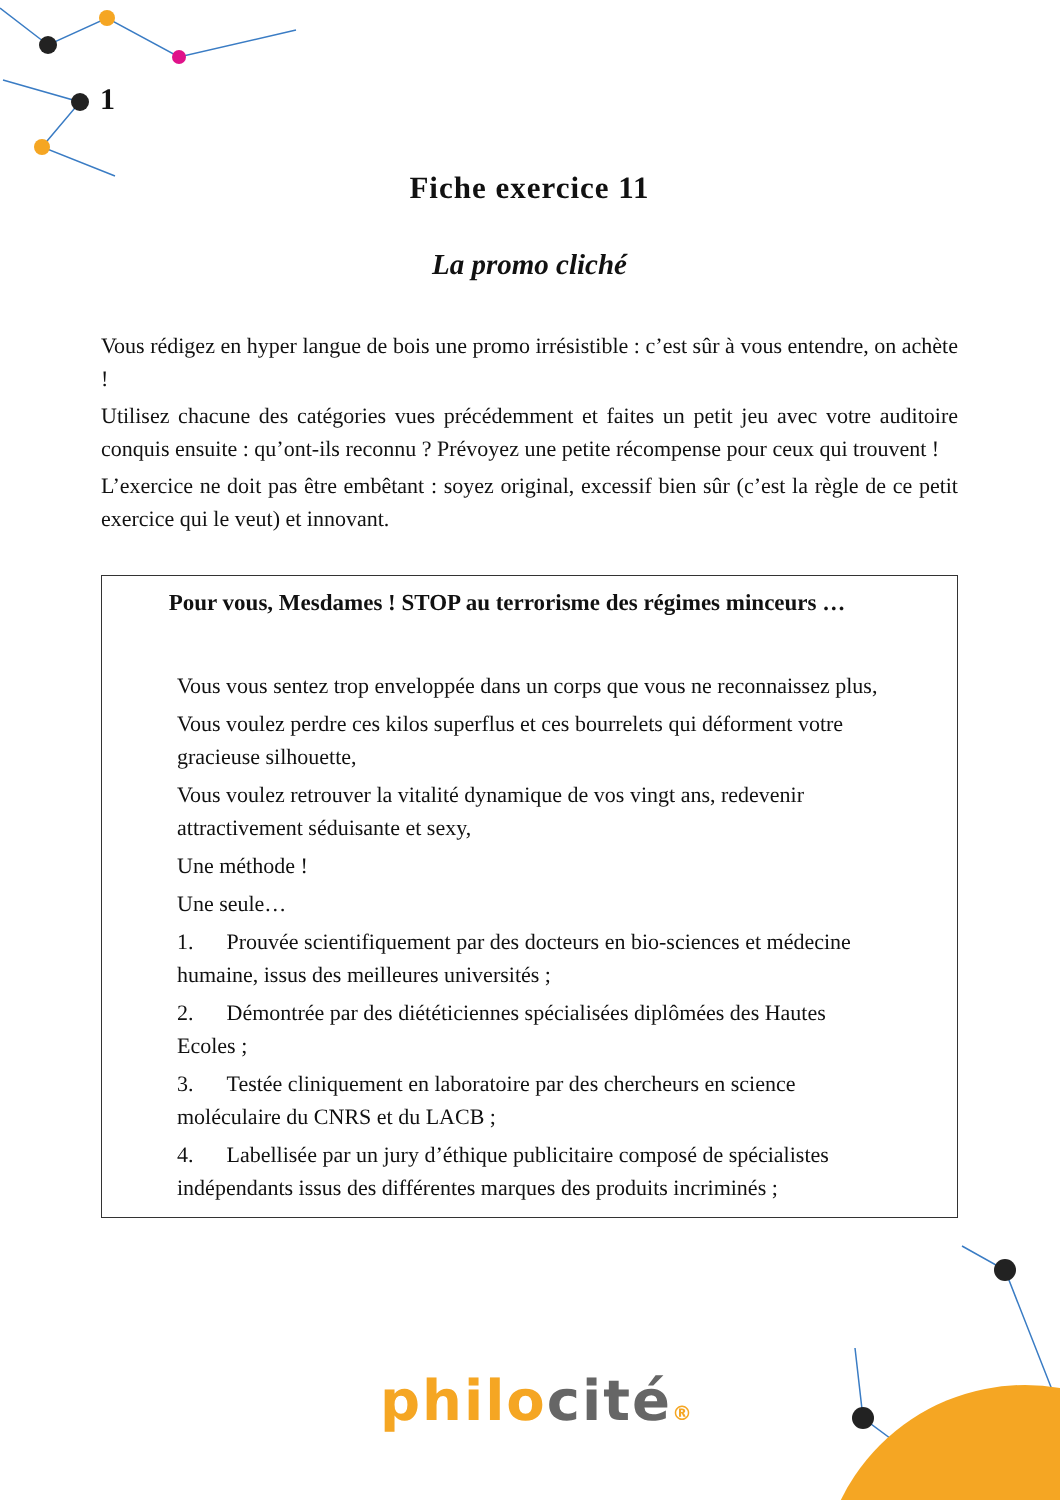1
Fiche exercice 11
La promo cliché
Vous rédigez en hyper langue de bois une promo irrésistible : c’est sûr à vous entendre, on achète !
Utilisez chacune des catégories vues précédemment et faites un petit jeu avec votre auditoire conquis ensuite : qu’ont-ils reconnu ? Prévoyez une petite récompense pour ceux qui trouvent !
L’exercice ne doit pas être embêtant : soyez original, excessif bien sûr (c’est la règle de ce petit exercice qui le veut) et innovant.
Pour vous, Mesdames ! STOP au terrorisme des régimes minceurs …
Vous vous sentez trop enveloppée dans un corps que vous ne reconnaissez plus,
Vous voulez perdre ces kilos superflus et ces bourrelets qui déforment votre gracieuse silhouette,
Vous voulez retrouver la vitalité dynamique de vos vingt ans, redevenir attractivement séduisante et sexy,
Une méthode !
Une seule…
1. Prouvée scientifiquement par des docteurs en bio-sciences et médecine humaine, issus des meilleures universités ;
2. Démontrée par des diététiciennes spécialisées diplômées des Hautes Ecoles ;
3. Testée cliniquement en laboratoire par des chercheurs en science moléculaire du CNRS et du LACB ;
4. Labellisée par un jury d’éthique publicitaire composé de spécialistes indépendants issus des différentes marques des produits incriminés ;
philo cité®